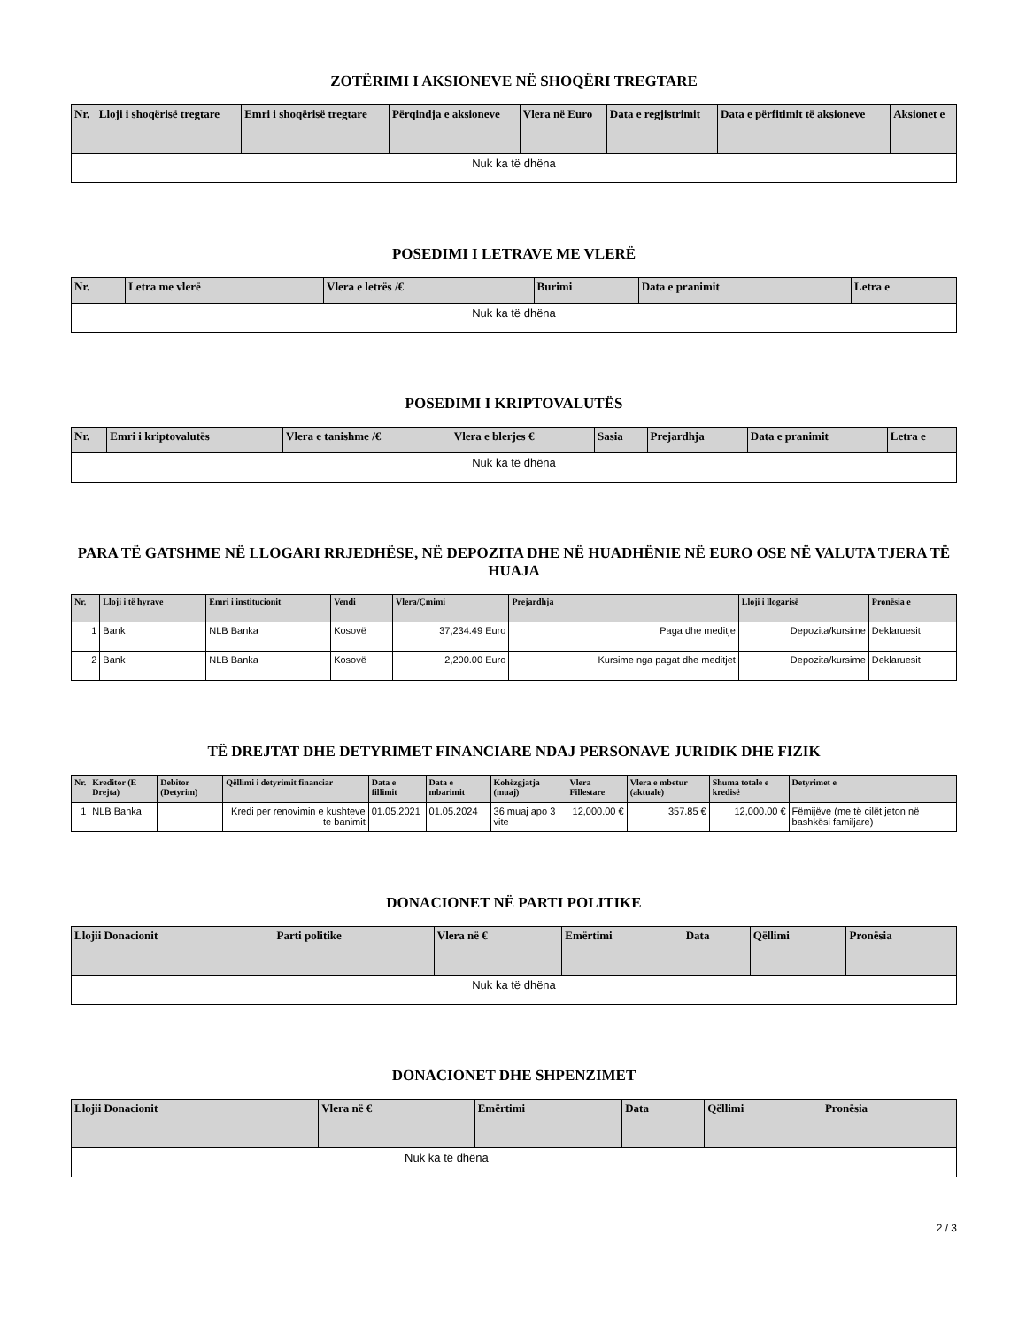ZOTËRIMI I AKSIONEVE NË SHOQËRI TREGTARE
| Nr. | Lloji i shoqërisë tregtare | Emri i shoqërisë tregtare | Përqindja e aksioneve | Vlera në Euro | Data e regjistrimit | Data e përfitimit të aksioneve | Aksionet e |
| --- | --- | --- | --- | --- | --- | --- | --- |
| Nuk ka të dhëna | | | | | | | |
POSEDIMI I LETRAVE ME VLERË
| Nr. | Letra me vlerë | Vlera e letrës /€ | Burimi | Data e pranimit | Letra e |
| --- | --- | --- | --- | --- | --- |
| Nuk ka të dhëna | | | | | |
POSEDIMI I KRIPTOVALUTËS
| Nr. | Emri i kriptovalutës | Vlera e tanishme /€ | Vlera e blerjes € | Sasia | Prejardhja | Data e pranimit | Letra e |
| --- | --- | --- | --- | --- | --- | --- | --- |
| Nuk ka të dhëna | | | | | | | |
PARA TË GATSHME NË LLOGARI RRJEDHËSE, NË DEPOZITA DHE NË HUADHËNIE NË EURO OSE NË VALUTA TJERA TË HUAJA
| Nr. | Lloji i të hyrave | Emri i institucionit | Vendi | Vlera/Çmimi | Prejardhja | Lloji i llogarisë | Pronësia e |
| --- | --- | --- | --- | --- | --- | --- | --- |
| 1 | Bank | NLB Banka | Kosovë | 37,234.49 Euro | Paga dhe meditje | Depozita/kursime | Deklaruesit |
| 2 | Bank | NLB Banka | Kosovë | 2,200.00 Euro | Kursime nga pagat dhe meditjet | Depozita/kursime | Deklaruesit |
TË DREJTAT DHE DETYRIMET FINANCIARE NDAJ PERSONAVE JURIDIK DHE FIZIK
| Nr. | Kreditor (E Drejta) | Debitor (Detyrim) | Qëllimi i detyrimit financiar | Data e fillimit | Data e mbarimit | Kohëzgjatja (muaj) | Vlera Fillestare | Vlera e mbetur (aktuale) | Shuma totale e kredisë | Detyrimet e |
| --- | --- | --- | --- | --- | --- | --- | --- | --- | --- | --- |
| 1 | NLB Banka | | Kredi per renovimin e kushteve te banimit | 01.05.2021 | 01.05.2024 | 36 muaj apo 3 vite | 12,000.00 € | 357.85 € | 12,000.00 € | Fëmijëve (me të cilët jeton në bashkësi familjare) |
DONACIONET NË PARTI POLITIKE
| Llojii Donacionit | Parti politike | Vlera në € | Emërtimi | Data | Qëllimi | Pronësia |
| --- | --- | --- | --- | --- | --- | --- |
| Nuk ka të dhëna | | | | | | |
DONACIONET DHE SHPENZIMET
| Llojii Donacionit | Vlera në € | Emërtimi | Data | Qëllimi | Pronësia |
| --- | --- | --- | --- | --- | --- |
| Nuk ka të dhëna | | | | | |
2 / 3